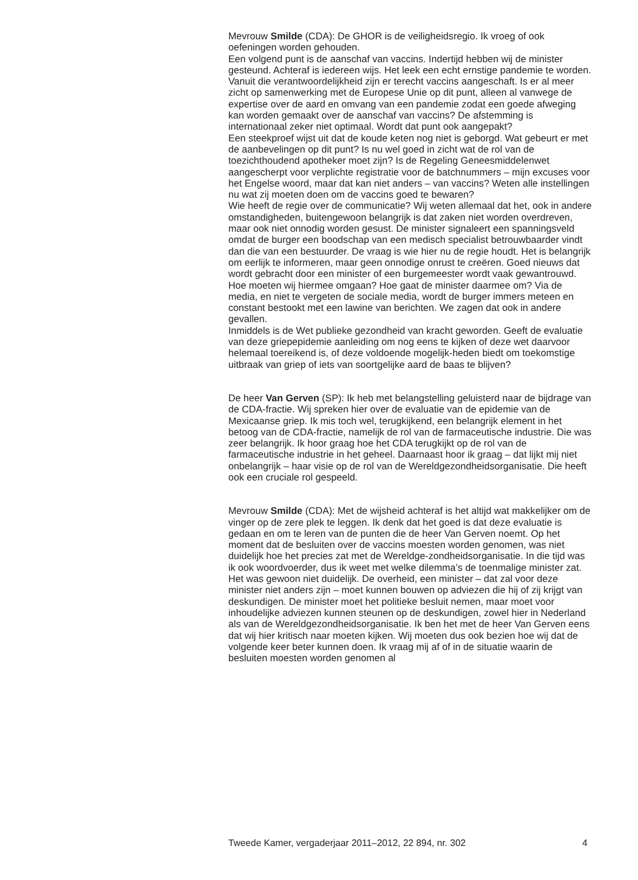Mevrouw Smilde (CDA): De GHOR is de veiligheidsregio. Ik vroeg of ook oefeningen worden gehouden.
Een volgend punt is de aanschaf van vaccins. Indertijd hebben wij de minister gesteund. Achteraf is iedereen wijs. Het leek een echt ernstige pandemie te worden. Vanuit die verantwoordelijkheid zijn er terecht vaccins aangeschaft. Is er al meer zicht op samenwerking met de Europese Unie op dit punt, alleen al vanwege de expertise over de aard en omvang van een pandemie zodat een goede afweging kan worden gemaakt over de aanschaf van vaccins? De afstemming is internationaal zeker niet optimaal. Wordt dat punt ook aangepakt?
Een steekproef wijst uit dat de koude keten nog niet is geborgd. Wat gebeurt er met de aanbevelingen op dit punt? Is nu wel goed in zicht wat de rol van de toezichthoudend apotheker moet zijn? Is de Regeling Geneesmiddelenwet aangescherpt voor verplichte registratie voor de batchnummers – mijn excuses voor het Engelse woord, maar dat kan niet anders – van vaccins? Weten alle instellingen nu wat zij moeten doen om de vaccins goed te bewaren?
Wie heeft de regie over de communicatie? Wij weten allemaal dat het, ook in andere omstandigheden, buitengewoon belangrijk is dat zaken niet worden overdreven, maar ook niet onnodig worden gesust. De minister signaleert een spanningsveld omdat de burger een boodschap van een medisch specialist betrouwbaarder vindt dan die van een bestuurder. De vraag is wie hier nu de regie houdt. Het is belangrijk om eerlijk te informeren, maar geen onnodige onrust te creëren. Goed nieuws dat wordt gebracht door een minister of een burgemeester wordt vaak gewantrouwd. Hoe moeten wij hiermee omgaan? Hoe gaat de minister daarmee om? Via de media, en niet te vergeten de sociale media, wordt de burger immers meteen en constant bestookt met een lawine van berichten. We zagen dat ook in andere gevallen.
Inmiddels is de Wet publieke gezondheid van kracht geworden. Geeft de evaluatie van deze griepepidemie aanleiding om nog eens te kijken of deze wet daarvoor helemaal toereikend is, of deze voldoende mogelijk-heden biedt om toekomstige uitbraak van griep of iets van soortgelijke aard de baas te blijven?
De heer Van Gerven (SP): Ik heb met belangstelling geluisterd naar de bijdrage van de CDA-fractie. Wij spreken hier over de evaluatie van de epidemie van de Mexicaanse griep. Ik mis toch wel, terugkijkend, een belangrijk element in het betoog van de CDA-fractie, namelijk de rol van de farmaceutische industrie. Die was zeer belangrijk. Ik hoor graag hoe het CDA terugkijkt op de rol van de farmaceutische industrie in het geheel. Daarnaast hoor ik graag – dat lijkt mij niet onbelangrijk – haar visie op de rol van de Wereldgezondheidsorganisatie. Die heeft ook een cruciale rol gespeeld.
Mevrouw Smilde (CDA): Met de wijsheid achteraf is het altijd wat makkelijker om de vinger op de zere plek te leggen. Ik denk dat het goed is dat deze evaluatie is gedaan en om te leren van de punten die de heer Van Gerven noemt. Op het moment dat de besluiten over de vaccins moesten worden genomen, was niet duidelijk hoe het precies zat met de Wereldge-zondheidsorganisatie. In die tijd was ik ook woordvoerder, dus ik weet met welke dilemma’s de toenmalige minister zat. Het was gewoon niet duidelijk. De overheid, een minister – dat zal voor deze minister niet anders zijn – moet kunnen bouwen op adviezen die hij of zij krijgt van deskundigen. De minister moet het politieke besluit nemen, maar moet voor inhoudelijke adviezen kunnen steunen op de deskundigen, zowel hier in Nederland als van de Wereldgezondheidsorganisatie. Ik ben het met de heer Van Gerven eens dat wij hier kritisch naar moeten kijken. Wij moeten dus ook bezien hoe wij dat de volgende keer beter kunnen doen. Ik vraag mij af of in de situatie waarin de besluiten moesten worden genomen al
Tweede Kamer, vergaderjaar 2011–2012, 22 894, nr. 302 4